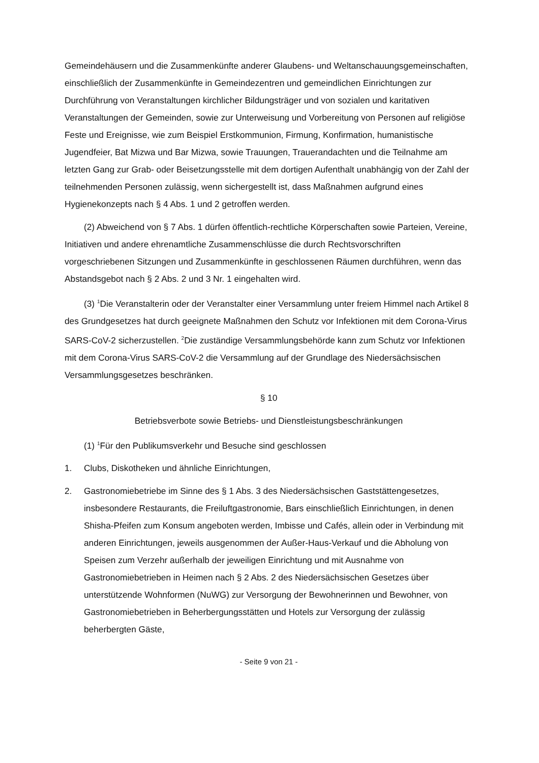Gemeindehäusern und die Zusammenkünfte anderer Glaubens- und Weltanschauungsgemeinschaften, einschließlich der Zusammenkünfte in Gemeindezentren und gemeindlichen Einrichtungen zur Durchführung von Veranstaltungen kirchlicher Bildungsträger und von sozialen und karitativen Veranstaltungen der Gemeinden, sowie zur Unterweisung und Vorbereitung von Personen auf religiöse Feste und Ereignisse, wie zum Beispiel Erstkommunion, Firmung, Konfirmation, humanistische Jugendfeier, Bat Mizwa und Bar Mizwa, sowie Trauungen, Trauerandachten und die Teilnahme am letzten Gang zur Grab- oder Beisetzungsstelle mit dem dortigen Aufenthalt unabhängig von der Zahl der teilnehmenden Personen zulässig, wenn sichergestellt ist, dass Maßnahmen aufgrund eines Hygienekonzepts nach § 4 Abs. 1 und 2 getroffen werden.
(2) Abweichend von § 7 Abs. 1 dürfen öffentlich-rechtliche Körperschaften sowie Parteien, Vereine, Initiativen und andere ehrenamtliche Zusammenschlüsse die durch Rechtsvorschriften vorgeschriebenen Sitzungen und Zusammenkünfte in geschlossenen Räumen durchführen, wenn das Abstandsgebot nach § 2 Abs. 2 und 3 Nr. 1 eingehalten wird.
(3) <sup>1</sup>Die Veranstalterin oder der Veranstalter einer Versammlung unter freiem Himmel nach Artikel 8 des Grundgesetzes hat durch geeignete Maßnahmen den Schutz vor Infektionen mit dem Corona-Virus SARS-CoV-2 sicherzustellen. <sup>2</sup>Die zuständige Versammlungsbehörde kann zum Schutz vor Infektionen mit dem Corona-Virus SARS-CoV-2 die Versammlung auf der Grundlage des Niedersächsischen Versammlungsgesetzes beschränken.
§ 10
Betriebsverbote sowie Betriebs- und Dienstleistungsbeschränkungen
(1) <sup>1</sup>Für den Publikumsverkehr und Besuche sind geschlossen
1. Clubs, Diskotheken und ähnliche Einrichtungen,
2. Gastronomiebetriebe im Sinne des § 1 Abs. 3 des Niedersächsischen Gaststättengesetzes, insbesondere Restaurants, die Freiluftgastronomie, Bars einschließlich Einrichtungen, in denen Shisha-Pfeifen zum Konsum angeboten werden, Imbisse und Cafés, allein oder in Verbindung mit anderen Einrichtungen, jeweils ausgenommen der Außer-Haus-Verkauf und die Abholung von Speisen zum Verzehr außerhalb der jeweiligen Einrichtung und mit Ausnahme von Gastronomiebetrieben in Heimen nach § 2 Abs. 2 des Niedersächsischen Gesetzes über unterstützende Wohnformen (NuWG) zur Versorgung der Bewohnerinnen und Bewohner, von Gastronomiebetrieben in Beherbergungsstätten und Hotels zur Versorgung der zulässig beherbergten Gäste,
- Seite 9 von 21 -